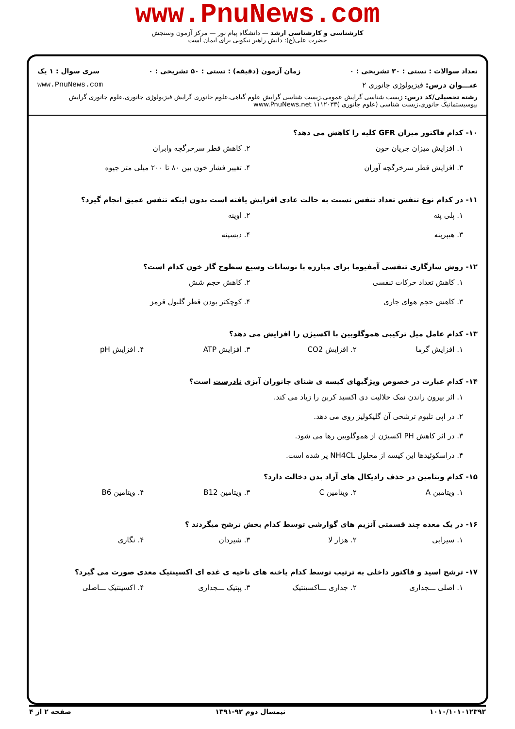www.PnuNews.com
کارشناسی و کارشناسی ارشد — دانشگاه پیام نور — مرکز آزمون وسنجش
حضرت علی(ع): دانش راهبر نیکویی برای ایمان است
تعداد سوالات : تستی : ۳۰ تشریحی : ۰ زمان آزمون (دقیقه) : تستی : ۵۰ تشریحی : ۰ سری سوال : ۱ یک
عنـــوان درس: فیزیولوژی جانوری ۲ www.PnuNews.com
رشته تحصیلی/کد درس: زیست شناسی گرایش عمومی،زیست شناسی گرایش علوم گیاهی،علوم جانوری گرایش فیزیولوژی جانوری،علوم جانوری گرایش بیوسیستماتیک جانوری،زیست شناسی (علوم جانوری )۱۱۱۲۰۳۳ www.PnuNews.net
۱۰- کدام فاکتور میزان GFR کلیه را کاهش می دهد؟
۱. افزایش میزان جریان خون ۲. کاهش قطر سرخرگچه وابران ۳. افزایش قطر سرخرگچه آوران ۴. تغییر فشار خون بین ۸۰ تا ۲۰۰ میلی متر جیوه
۱۱- در کدام نوع تنفس تعداد تنفس نسبت به حالت عادی افزایش یافته است بدون اینکه تنفس عمیق انجام گیرد؟
۱. پلی پنه ۲. اوپنه ۳. هیپرپنه ۴. دیسپنه
۱۲- روش سازگاری تنفسی آمفیوما برای مبارزه با نوسانات وسیع سطوح گاز خون کدام است؟
۱. کاهش تعداد حرکات تنفسی ۲. کاهش حجم شش ۳. کاهش حجم هوای جاری ۴. کوچکتر بودن قطر گلبول قرمز
۱۳- کدام عامل میل ترکیبی هموگلوبین با اکسیژن را افزایش می دهد؟
۱. افزایش گرما ۲. افزایش CO2 ۳. افزایش ATP ۴. افزایش pH
۱۴- کدام عبارت در خصوص ویژگیهای کیسه ی شنای جانوران آبزی نادرست است؟
۱. اثر بیرون راندن نمک حلالیت دی اکسید کربن را زیاد می کند.
۲. در اپی تلیوم ترشحی آن گلیکولیز روی می دهد.
۳. در اثر کاهش PH اکسیژن از هموگلوبین رها می شود.
۴. دراسکوئیدها این کیسه از محلول NH4CL پر شده است.
۱۵- کدام ویتامین در حذف رادیکال های آزاد بدن دخالت دارد؟
۱. ویتامین A ۲. ویتامین C ۳. ویتامین B12 ۴. ویتامین B6
۱۶- در یک معده چند قسمتی آنزیم های گوارشی توسط کدام بخش ترشح میگردند ؟
۱. سیرابی ۲. هزار لا ۳. شیردان ۴. نگاری
۱۷- ترشح اسید و فاکتور داخلی به ترتیب توسط کدام یاخته های ناحیه ی غده ای اکسینتیک معدی صورت می گیرد؟
۱. اصلی ـــجداری ۲. جداری ـــاکسینتیک ۳. پپتیک ـــجداری ۴. اکسینتیک ـــاصلی
۱۰۱۰/۱۰۱۰۱۲۳۹۲ نیمسال دوم ۹۲-۱۳۹۱ صفحه ۲ از ۴